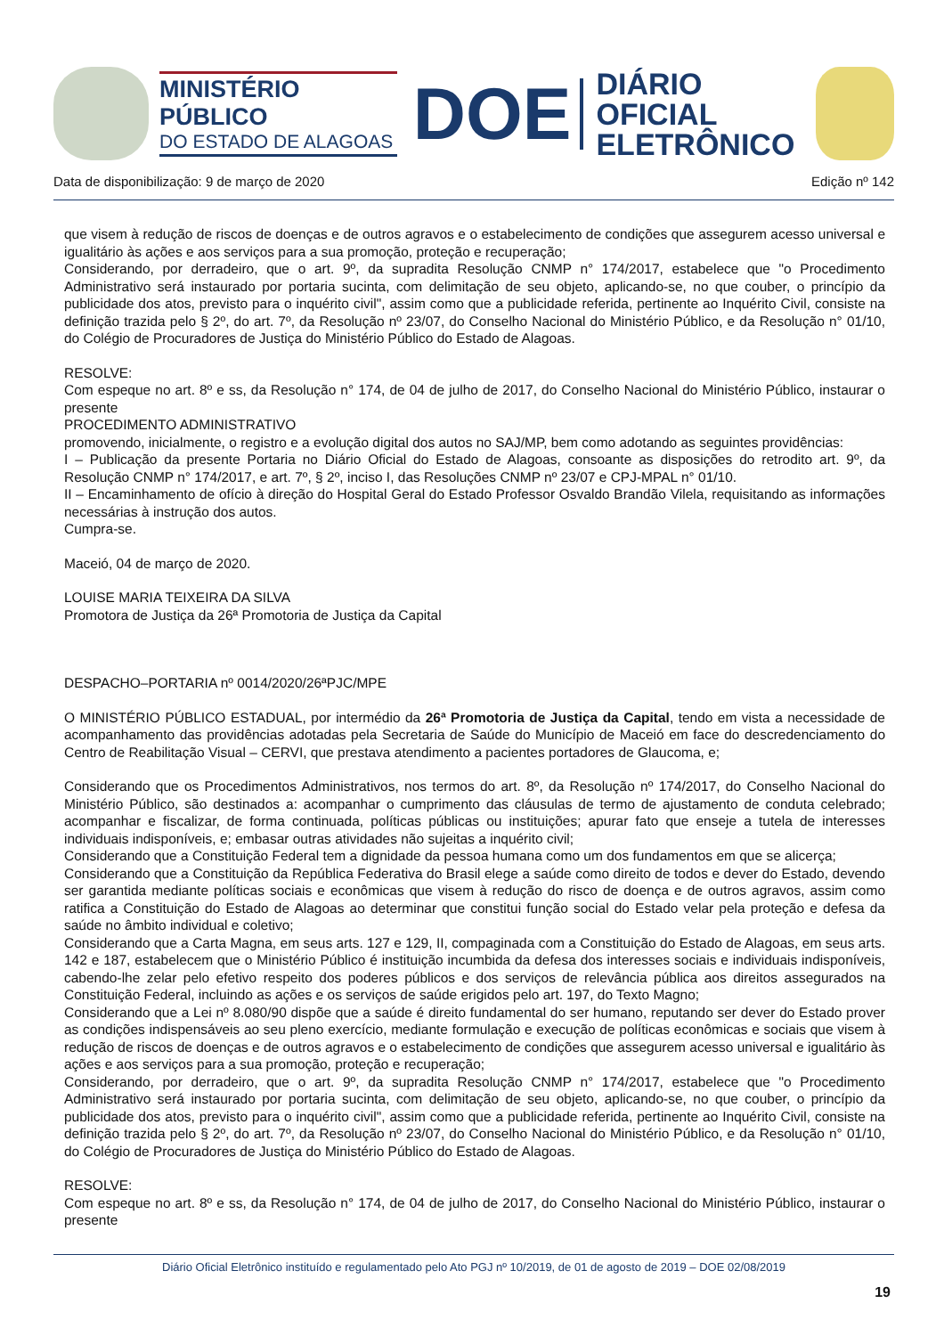MINISTÉRIO PÚBLICO
DO ESTADO DE ALAGOAS
DOE
DIÁRIO OFICIAL
ELETRÔNICO
Data de disponibilização: 9 de março de 2020 Edição nº 142
que visem à redução de riscos de doenças e de outros agravos e o estabelecimento de condições que assegurem acesso universal e igualitário às ações e aos serviços para a sua promoção, proteção e recuperação;
Considerando, por derradeiro, que o art. 9º, da supradita Resolução CNMP n° 174/2017, estabelece que "o Procedimento Administrativo será instaurado por portaria sucinta, com delimitação de seu objeto, aplicando-se, no que couber, o princípio da publicidade dos atos, previsto para o inquérito civil", assim como que a publicidade referida, pertinente ao Inquérito Civil, consiste na definição trazida pelo § 2º, do art. 7º, da Resolução nº 23/07, do Conselho Nacional do Ministério Público, e da Resolução n° 01/10, do Colégio de Procuradores de Justiça do Ministério Público do Estado de Alagoas.
RESOLVE:
Com espeque no art. 8º e ss, da Resolução n° 174, de 04 de julho de 2017, do Conselho Nacional do Ministério Público, instaurar o presente
PROCEDIMENTO ADMINISTRATIVO
promovendo, inicialmente, o registro e a evolução digital dos autos no SAJ/MP, bem como adotando as seguintes providências:
I – Publicação da presente Portaria no Diário Oficial do Estado de Alagoas, consoante as disposições do retrodito art. 9º, da Resolução CNMP n° 174/2017, e art. 7º, § 2º, inciso I, das Resoluções CNMP nº 23/07 e CPJ-MPAL n° 01/10.
II – Encaminhamento de ofício à direção do Hospital Geral do Estado Professor Osvaldo Brandão Vilela, requisitando as informações necessárias à instrução dos autos.
Cumpra-se.
Maceió, 04 de março de 2020.
LOUISE MARIA TEIXEIRA DA SILVA
Promotora de Justiça da 26ª Promotoria de Justiça da Capital
DESPACHO–PORTARIA nº 0014/2020/26ªPJC/MPE
O MINISTÉRIO PÚBLICO ESTADUAL, por intermédio da 26ª Promotoria de Justiça da Capital, tendo em vista a necessidade de acompanhamento das providências adotadas pela Secretaria de Saúde do Município de Maceió em face do descredenciamento do Centro de Reabilitação Visual – CERVI, que prestava atendimento a pacientes portadores de Glaucoma, e;
Considerando que os Procedimentos Administrativos, nos termos do art. 8º, da Resolução nº 174/2017, do Conselho Nacional do Ministério Público, são destinados a: acompanhar o cumprimento das cláusulas de termo de ajustamento de conduta celebrado; acompanhar e fiscalizar, de forma continuada, políticas públicas ou instituições; apurar fato que enseje a tutela de interesses individuais indisponíveis, e; embasar outras atividades não sujeitas a inquérito civil;
Considerando que a Constituição Federal tem a dignidade da pessoa humana como um dos fundamentos em que se alicerça;
Considerando que a Constituição da República Federativa do Brasil elege a saúde como direito de todos e dever do Estado, devendo ser garantida mediante políticas sociais e econômicas que visem à redução do risco de doença e de outros agravos, assim como ratifica a Constituição do Estado de Alagoas ao determinar que constitui função social do Estado velar pela proteção e defesa da saúde no âmbito individual e coletivo;
Considerando que a Carta Magna, em seus arts. 127 e 129, II, compaginada com a Constituição do Estado de Alagoas, em seus arts. 142 e 187, estabelecem que o Ministério Público é instituição incumbida da defesa dos interesses sociais e individuais indisponíveis, cabendo-lhe zelar pelo efetivo respeito dos poderes públicos e dos serviços de relevância pública aos direitos assegurados na Constituição Federal, incluindo as ações e os serviços de saúde erigidos pelo art. 197, do Texto Magno;
Considerando que a Lei nº 8.080/90 dispõe que a saúde é direito fundamental do ser humano, reputando ser dever do Estado prover as condições indispensáveis ao seu pleno exercício, mediante formulação e execução de políticas econômicas e sociais que visem à redução de riscos de doenças e de outros agravos e o estabelecimento de condições que assegurem acesso universal e igualitário às ações e aos serviços para a sua promoção, proteção e recuperação;
Considerando, por derradeiro, que o art. 9º, da supradita Resolução CNMP n° 174/2017, estabelece que "o Procedimento Administrativo será instaurado por portaria sucinta, com delimitação de seu objeto, aplicando-se, no que couber, o princípio da publicidade dos atos, previsto para o inquérito civil", assim como que a publicidade referida, pertinente ao Inquérito Civil, consiste na definição trazida pelo § 2º, do art. 7º, da Resolução nº 23/07, do Conselho Nacional do Ministério Público, e da Resolução n° 01/10, do Colégio de Procuradores de Justiça do Ministério Público do Estado de Alagoas.
RESOLVE:
Com espeque no art. 8º e ss, da Resolução n° 174, de 04 de julho de 2017, do Conselho Nacional do Ministério Público, instaurar o presente
Diário Oficial Eletrônico instituído e regulamentado pelo Ato PGJ nº 10/2019, de 01 de agosto de 2019 – DOE 02/08/2019
19